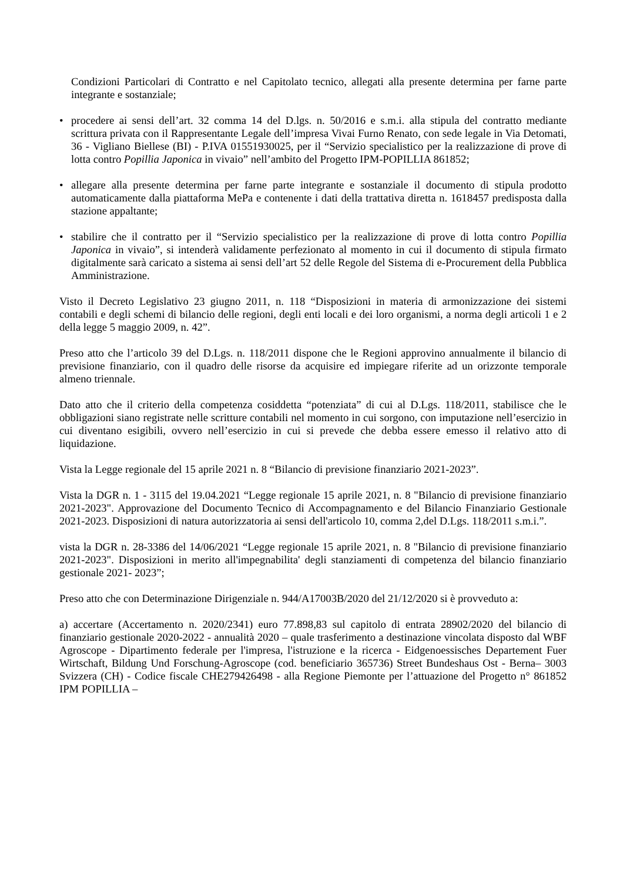Condizioni Particolari di Contratto e nel Capitolato tecnico, allegati alla presente determina per farne parte integrante e sostanziale;
• procedere ai sensi dell’art. 32 comma 14 del D.lgs. n. 50/2016 e s.m.i. alla stipula del contratto mediante scrittura privata con il Rappresentante Legale dell’impresa Vivai Furno Renato, con sede legale in Via Detomati, 36 - Vigliano Biellese (BI) - P.IVA 01551930025, per il “Servizio specialistico per la realizzazione di prove di lotta contro Popillia Japonica in vivaio” nell’ambito del Progetto IPM-POPILLIA 861852;
• allegare alla presente determina per farne parte integrante e sostanziale il documento di stipula prodotto automaticamente dalla piattaforma MePa e contenente i dati della trattativa diretta n. 1618457 predisposta dalla stazione appaltante;
• stabilire che il contratto per il “Servizio specialistico per la realizzazione di prove di lotta contro Popillia Japonica in vivaio”, si intenderà validamente perfezionato al momento in cui il documento di stipula firmato digitalmente sarà caricato a sistema ai sensi dell’art 52 delle Regole del Sistema di e-Procurement della Pubblica Amministrazione.
Visto il Decreto Legislativo 23 giugno 2011, n. 118 “Disposizioni in materia di armonizzazione dei sistemi contabili e degli schemi di bilancio delle regioni, degli enti locali e dei loro organismi, a norma degli articoli 1 e 2 della legge 5 maggio 2009, n. 42”.
Preso atto che l’articolo 39 del D.Lgs. n. 118/2011 dispone che le Regioni approvino annualmente il bilancio di previsione finanziario, con il quadro delle risorse da acquisire ed impiegare riferite ad un orizzonte temporale almeno triennale.
Dato atto che il criterio della competenza cosiddetta “potenziata” di cui al D.Lgs. 118/2011, stabilisce che le obbligazioni siano registrate nelle scritture contabili nel momento in cui sorgono, con imputazione nell’esercizio in cui diventano esigibili, ovvero nell’esercizio in cui si prevede che debba essere emesso il relativo atto di liquidazione.
Vista la Legge regionale del 15 aprile 2021 n. 8 “Bilancio di previsione finanziario 2021-2023”.
Vista la DGR n. 1 - 3115 del 19.04.2021 “Legge regionale 15 aprile 2021, n. 8 "Bilancio di previsione finanziario 2021-2023". Approvazione del Documento Tecnico di Accompagnamento e del Bilancio Finanziario Gestionale 2021-2023. Disposizioni di natura autorizzatoria ai sensi dell'articolo 10, comma 2,del D.Lgs. 118/2011 s.m.i.”.
vista la DGR n. 28-3386 del 14/06/2021 “Legge regionale 15 aprile 2021, n. 8 "Bilancio di previsione finanziario 2021-2023". Disposizioni in merito all'impegnabilita' degli stanziamenti di competenza del bilancio finanziario gestionale 2021- 2023”;
Preso atto che con Determinazione Dirigenziale n. 944/A17003B/2020 del 21/12/2020 si è provveduto a:
a) accertare (Accertamento n. 2020/2341) euro 77.898,83 sul capitolo di entrata 28902/2020 del bilancio di finanziario gestionale 2020-2022 - annualità 2020 – quale trasferimento a destinazione vincolata disposto dal WBF Agroscope - Dipartimento federale per l'impresa, l'istruzione e la ricerca - Eidgenoessisches Departement Fuer Wirtschaft, Bildung Und Forschung-Agroscope (cod. beneficiario 365736) Street Bundeshaus Ost - Berna– 3003 Svizzera (CH) - Codice fiscale CHE279426498 - alla Regione Piemonte per l’attuazione del Progetto n° 861852 IPM POPILLIA –